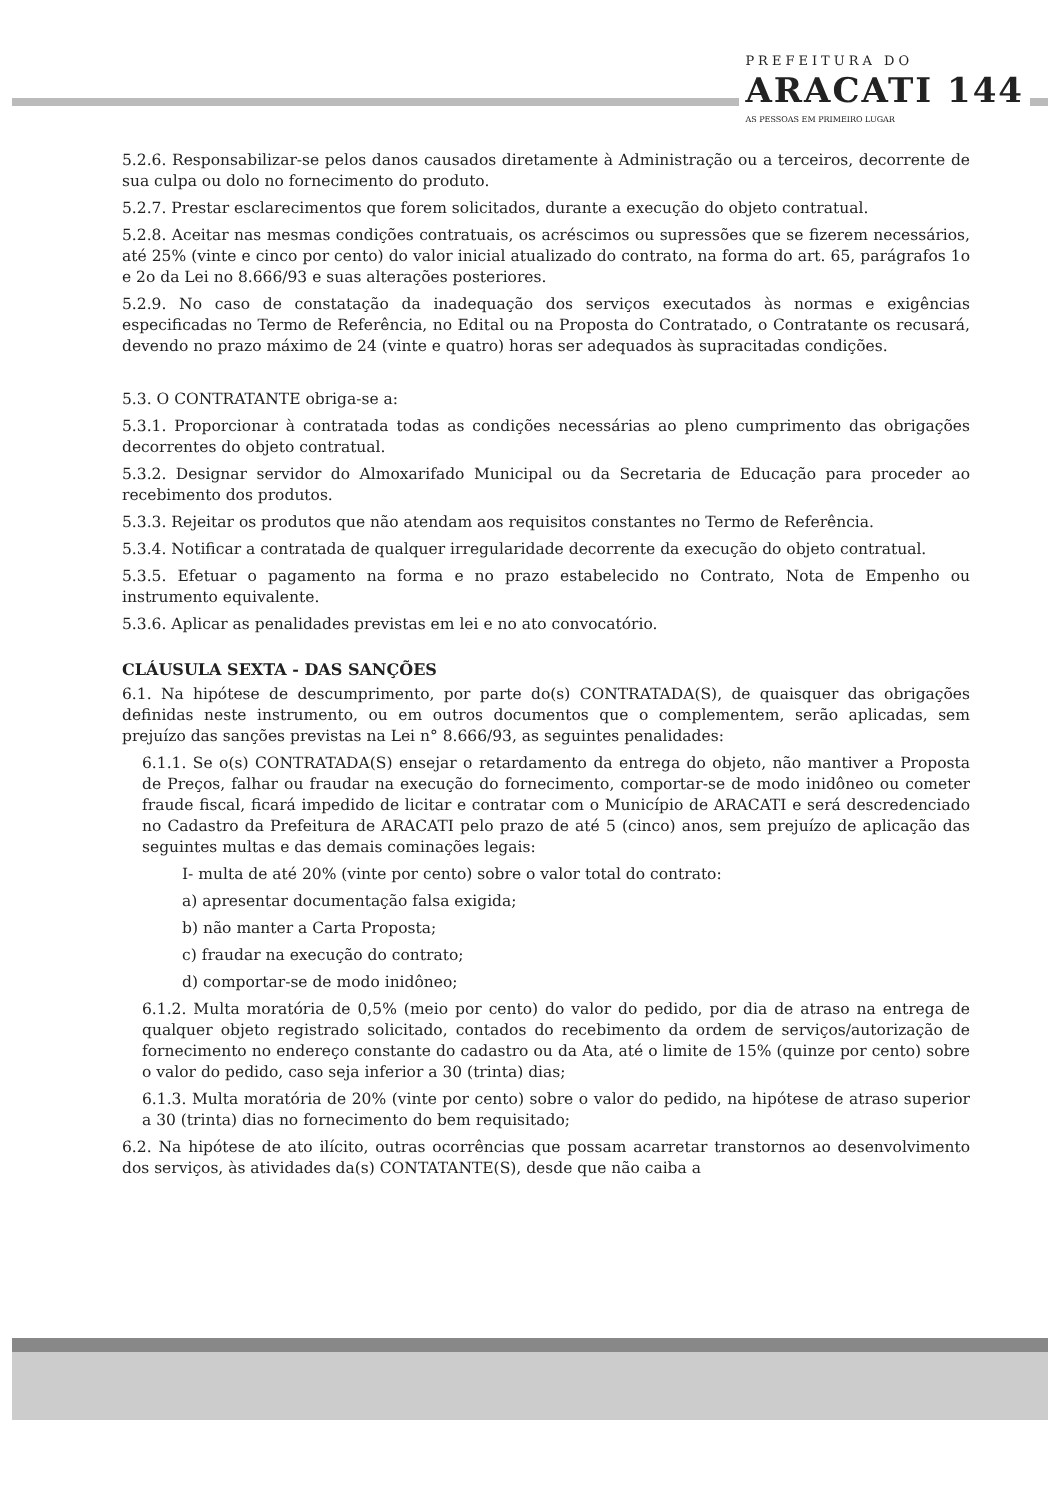PREFEITURA DO
ARACATI 144
AS PESSOAS EM PRIMEIRO LUGAR
5.2.6. Responsabilizar-se pelos danos causados diretamente à Administração ou a terceiros, decorrente de sua culpa ou dolo no fornecimento do produto.
5.2.7. Prestar esclarecimentos que forem solicitados, durante a execução do objeto contratual.
5.2.8. Aceitar nas mesmas condições contratuais, os acréscimos ou supressões que se fizerem necessários, até 25% (vinte e cinco por cento) do valor inicial atualizado do contrato, na forma do art. 65, parágrafos 1o e 2o da Lei no 8.666/93 e suas alterações posteriores.
5.2.9. No caso de constatação da inadequação dos serviços executados às normas e exigências especificadas no Termo de Referência, no Edital ou na Proposta do Contratado, o Contratante os recusará, devendo no prazo máximo de 24 (vinte e quatro) horas ser adequados às supracitadas condições.
5.3. O CONTRATANTE obriga-se a:
5.3.1. Proporcionar à contratada todas as condições necessárias ao pleno cumprimento das obrigações decorrentes do objeto contratual.
5.3.2. Designar servidor do Almoxarifado Municipal ou da Secretaria de Educação para proceder ao recebimento dos produtos.
5.3.3. Rejeitar os produtos que não atendam aos requisitos constantes no Termo de Referência.
5.3.4. Notificar a contratada de qualquer irregularidade decorrente da execução do objeto contratual.
5.3.5. Efetuar o pagamento na forma e no prazo estabelecido no Contrato, Nota de Empenho ou instrumento equivalente.
5.3.6. Aplicar as penalidades previstas em lei e no ato convocatório.
CLÁUSULA SEXTA - DAS SANÇÕES
6.1. Na hipótese de descumprimento, por parte do(s) CONTRATADA(S), de quaisquer das obrigações definidas neste instrumento, ou em outros documentos que o complementem, serão aplicadas, sem prejuízo das sanções previstas na Lei n° 8.666/93, as seguintes penalidades:
6.1.1. Se o(s) CONTRATADA(S) ensejar o retardamento da entrega do objeto, não mantiver a Proposta de Preços, falhar ou fraudar na execução do fornecimento, comportar-se de modo inidôneo ou cometer fraude fiscal, ficará impedido de licitar e contratar com o Município de ARACATI e será descredenciado no Cadastro da Prefeitura de ARACATI pelo prazo de até 5 (cinco) anos, sem prejuízo de aplicação das seguintes multas e das demais cominações legais:
I- multa de até 20% (vinte por cento) sobre o valor total do contrato:
a) apresentar documentação falsa exigida;
b) não manter a Carta Proposta;
c) fraudar na execução do contrato;
d) comportar-se de modo inidôneo;
6.1.2. Multa moratória de 0,5% (meio por cento) do valor do pedido, por dia de atraso na entrega de qualquer objeto registrado solicitado, contados do recebimento da ordem de serviços/autorização de fornecimento no endereço constante do cadastro ou da Ata, até o limite de 15% (quinze por cento) sobre o valor do pedido, caso seja inferior a 30 (trinta) dias;
6.1.3. Multa moratória de 20% (vinte por cento) sobre o valor do pedido, na hipótese de atraso superior a 30 (trinta) dias no fornecimento do bem requisitado;
6.2. Na hipótese de ato ilícito, outras ocorrências que possam acarretar transtornos ao desenvolvimento dos serviços, às atividades da(s) CONTATANTE(S), desde que não caiba a